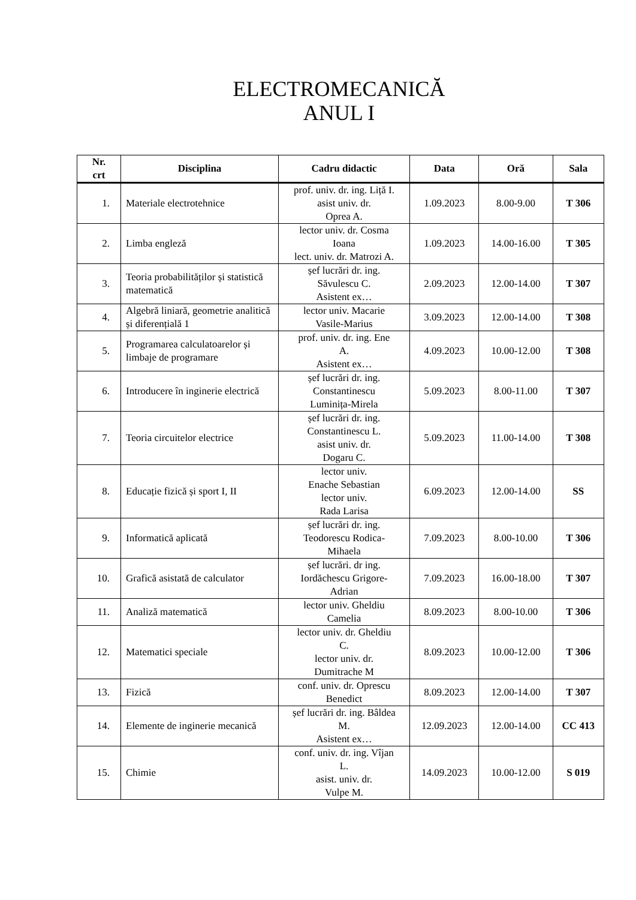ELECTROMECANICĂ
ANUL I
| Nr. crt | Disciplina | Cadru didactic | Data | Oră | Sala |
| --- | --- | --- | --- | --- | --- |
| 1. | Materiale electrotehnice | prof. univ. dr. ing. Liță I. asist univ. dr. Oprea A. | 1.09.2023 | 8.00-9.00 | T 306 |
| 2. | Limba engleză | lector univ. dr. Cosma Ioana lect. univ. dr. Matrozi A. | 1.09.2023 | 14.00-16.00 | T 305 |
| 3. | Teoria probabilităților și statistică matematică | șef lucrări dr. ing. Săvulescu C. Asistent ex… | 2.09.2023 | 12.00-14.00 | T 307 |
| 4. | Algebră liniară, geometrie analitică și diferențială 1 | lector univ. Macarie Vasile-Marius | 3.09.2023 | 12.00-14.00 | T 308 |
| 5. | Programarea calculatoarelor și limbaje de programare | prof. univ. dr. ing. Ene A. Asistent ex… | 4.09.2023 | 10.00-12.00 | T 308 |
| 6. | Introducere în inginerie electrică | șef lucrări dr. ing. Constantinescu Luminița-Mirela | 5.09.2023 | 8.00-11.00 | T 307 |
| 7. | Teoria circuitelor electrice | șef lucrări dr. ing. Constantinescu L. asist univ. dr. Dogaru C. | 5.09.2023 | 11.00-14.00 | T 308 |
| 8. | Educație fizică și sport I, II | lector univ. Enache Sebastian lector univ. Rada Larisa | 6.09.2023 | 12.00-14.00 | SS |
| 9. | Informatică aplicată | șef lucrări dr. ing. Teodorescu Rodica- Mihaela | 7.09.2023 | 8.00-10.00 | T 306 |
| 10. | Grafică asistată de calculator | șef lucrări. dr ing. Iordăchescu Grigore- Adrian | 7.09.2023 | 16.00-18.00 | T 307 |
| 11. | Analiză matematică | lector univ. Gheldiu Camelia | 8.09.2023 | 8.00-10.00 | T 306 |
| 12. | Matematici speciale | lector univ. dr. Gheldiu C. lector univ. dr. Dumitrache M | 8.09.2023 | 10.00-12.00 | T 306 |
| 13. | Fizică | conf. univ. dr. Oprescu Benedict | 8.09.2023 | 12.00-14.00 | T 307 |
| 14. | Elemente de inginerie mecanică | șef lucrări dr. ing. Bâldea M. Asistent ex… | 12.09.2023 | 12.00-14.00 | CC 413 |
| 15. | Chimie | conf. univ. dr. ing. Vîjan L. asist. univ. dr. Vulpe M. | 14.09.2023 | 10.00-12.00 | S 019 |